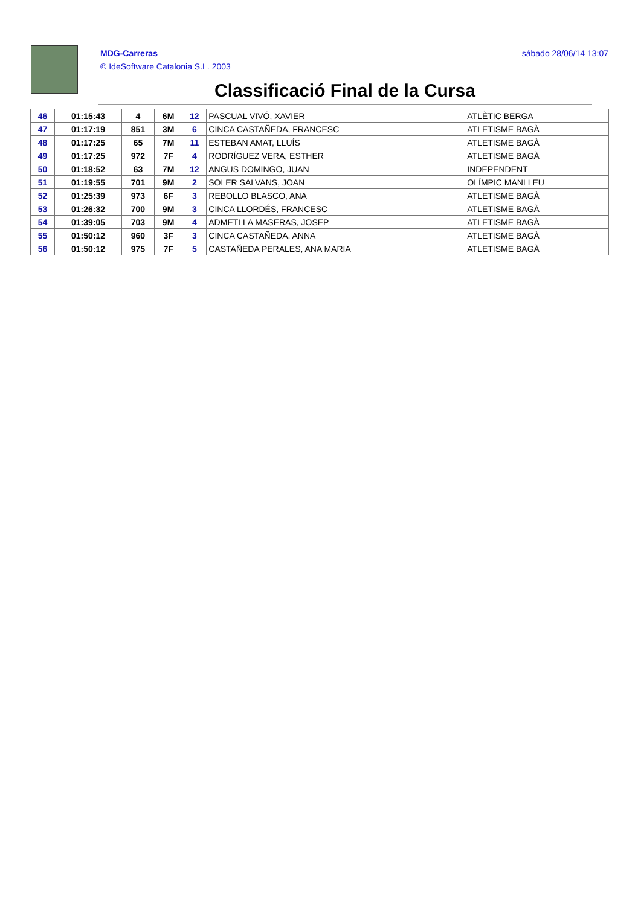MDG-Carreras
© IdeSoftware Catalonia S.L. 2003
sábado 28/06/14 13:07
Classificació Final de la Cursa
| 46 | 01:15:43 | 4 | 6M | 12 | PASCUAL VIVÓ, XAVIER | ATLÈTIC BERGA |
| 47 | 01:17:19 | 851 | 3M | 6 | CINCA CASTAÑEDA, FRANCESC | ATLETISME BAGÀ |
| 48 | 01:17:25 | 65 | 7M | 11 | ESTEBAN AMAT, LLUÍS | ATLETISME BAGÀ |
| 49 | 01:17:25 | 972 | 7F | 4 | RODRÍGUEZ VERA, ESTHER | ATLETISME BAGÀ |
| 50 | 01:18:52 | 63 | 7M | 12 | ANGUS DOMINGO, JUAN | INDEPENDENT |
| 51 | 01:19:55 | 701 | 9M | 2 | SOLER SALVANS, JOAN | OLÍMPIC MANLLEU |
| 52 | 01:25:39 | 973 | 6F | 3 | REBOLLO BLASCO, ANA | ATLETISME BAGÀ |
| 53 | 01:26:32 | 700 | 9M | 3 | CINCA LLORDÉS, FRANCESC | ATLETISME BAGÀ |
| 54 | 01:39:05 | 703 | 9M | 4 | ADMETLLA MASERAS, JOSEP | ATLETISME BAGÀ |
| 55 | 01:50:12 | 960 | 3F | 3 | CINCA CASTAÑEDA, ANNA | ATLETISME BAGÀ |
| 56 | 01:50:12 | 975 | 7F | 5 | CASTAÑEDA PERALES, ANA MARIA | ATLETISME BAGÀ |